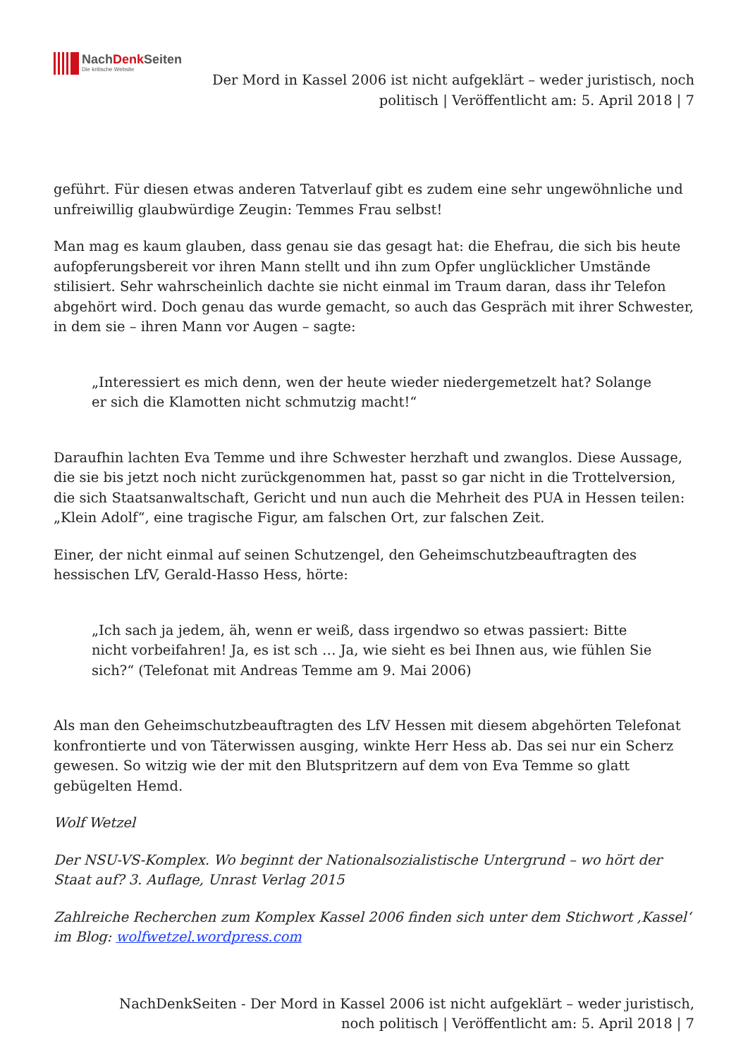NachDenk Seiten
Die kritische Website
Der Mord in Kassel 2006 ist nicht aufgeklärt – weder juristisch, noch politisch | Veröffentlicht am: 5. April 2018 | 7
geführt. Für diesen etwas anderen Tatverlauf gibt es zudem eine sehr ungewöhnliche und unfreiwillig glaubwürdige Zeugin: Temmes Frau selbst!
Man mag es kaum glauben, dass genau sie das gesagt hat: die Ehefrau, die sich bis heute aufopferungsbereit vor ihren Mann stellt und ihn zum Opfer unglücklicher Umstände stilisiert. Sehr wahrscheinlich dachte sie nicht einmal im Traum daran, dass ihr Telefon abgehört wird. Doch genau das wurde gemacht, so auch das Gespräch mit ihrer Schwester, in dem sie – ihren Mann vor Augen – sagte:
„Interessiert es mich denn, wen der heute wieder niedergemetzelt hat? Solange er sich die Klamotten nicht schmutzig macht!“
Daraufhin lachten Eva Temme und ihre Schwester herzhaft und zwanglos. Diese Aussage, die sie bis jetzt noch nicht zurückgenommen hat, passt so gar nicht in die Trottelversion, die sich Staatsanwaltschaft, Gericht und nun auch die Mehrheit des PUA in Hessen teilen: „Klein Adolf“, eine tragische Figur, am falschen Ort, zur falschen Zeit.
Einer, der nicht einmal auf seinen Schutzengel, den Geheimschutzbeauftragten des hessischen LfV, Gerald-Hasso Hess, hörte:
„Ich sach ja jedem, äh, wenn er weiß, dass irgendwo so etwas passiert: Bitte nicht vorbeifahren! Ja, es ist sch … Ja, wie sieht es bei Ihnen aus, wie fühlen Sie sich?“ (Telefonat mit Andreas Temme am 9. Mai 2006)
Als man den Geheimschutzbeauftragten des LfV Hessen mit diesem abgehörten Telefonat konfrontierte und von Täterwissen ausging, winkte Herr Hess ab. Das sei nur ein Scherz gewesen. So witzig wie der mit den Blutspritzern auf dem von Eva Temme so glatt gebügelten Hemd.
Wolf Wetzel
Der NSU-VS-Komplex. Wo beginnt der Nationalsozialistische Untergrund – wo hört der Staat auf? 3. Auflage, Unrast Verlag 2015
Zahlreiche Recherchen zum Komplex Kassel 2006 finden sich unter dem Stichwort ‚Kassel‘ im Blog: wolfwetzel.wordpress.com
NachDenkSeiten - Der Mord in Kassel 2006 ist nicht aufgeklärt – weder juristisch, noch politisch | Veröffentlicht am: 5. April 2018 | 7